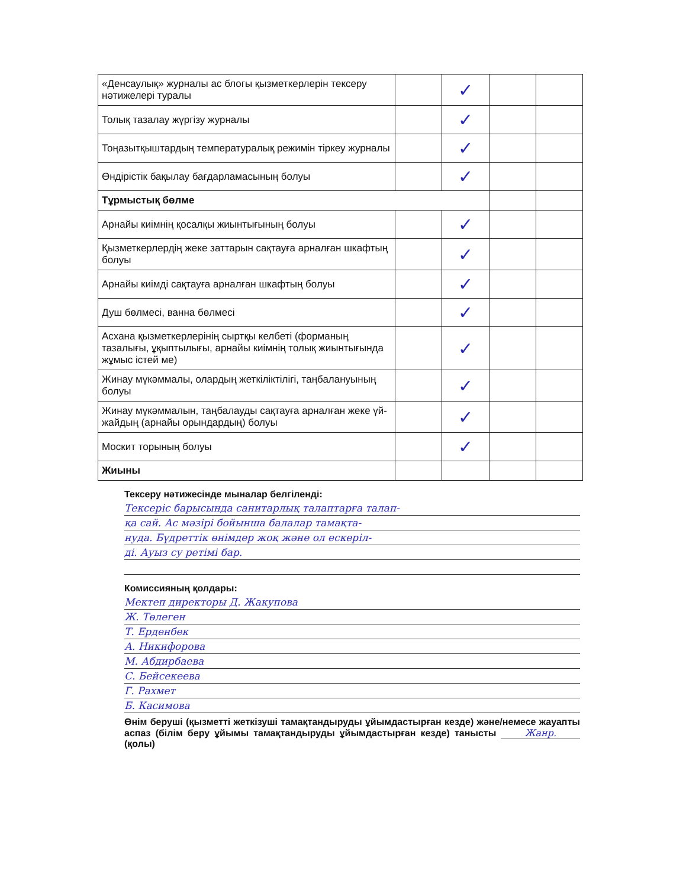| «Денсаулық» журналы ас блогы қызметкерлерін тексеру нәтижелері туралы | | ✓ | | |
| Толық тазалау жүргізу журналы | | ✓ | | |
| Тоңазытқыштардың температуралық режимін тіркеу журналы | | ✓ | | |
| Өндірістік бақылау бағдарламасының болуы | | ✓ | | |
| Тұрмыстық бөлме | | | | |
| Арнайы киімнің қосалқы жиынтығының болуы | | ✓ | | |
| Қызметкерлердің жеке заттарын сақтауға арналған шкафтың болуы | | ✓ | | |
| Арнайы киімді сақтауға арналған шкафтың болуы | | ✓ | | |
| Душ бөлмесі, ванна бөлмесі | | ✓ | | |
| Асхана қызметкерлерінің сыртқы келбеті (форманың тазалығы, ұқыптылығы, арнайы киімнің толық жиынтығында жұмыс істей ме) | | ✓ | | |
| Жинау мүкәммалы, олардың жеткіліктілігі, таңбалануының болуы | | ✓ | | |
| Жинау мүкәммалын, таңбалауды сақтауға арналған жеке үй-жайдың (арнайы орындардың) болуы | | ✓ | | |
| Москит торының болуы | | ✓ | | |
| Жиыны | | | | |
Тексеру нәтижесінде мыналар белгіленді:
Тексеріс барысында санитарлық талаптарға талап-
қа сай. Ас мәзірі бойынша балалар тамақта-
нуда. Бүдреттік өнімдер жоқ және ол ескеріл-
ді. Ауыз су ретімі бар.
Комиссияның қолдары:
Мектеп директоры Д. Жакупова
Ж. Төлеген
Т. Ерденбек
А. Никифорова
М. Абдирбаева
С. Бейсекеева
Г. Рахмет
Б. Касимова
Өнім беруші (қызметті жеткізуші тамақтандыруды ұйымдастырған кезде) және/немесе жауапты аспаз (білім беру ұйымы тамақтандыруды ұйымдастырған кезде) танысты Жанр. (қолы)